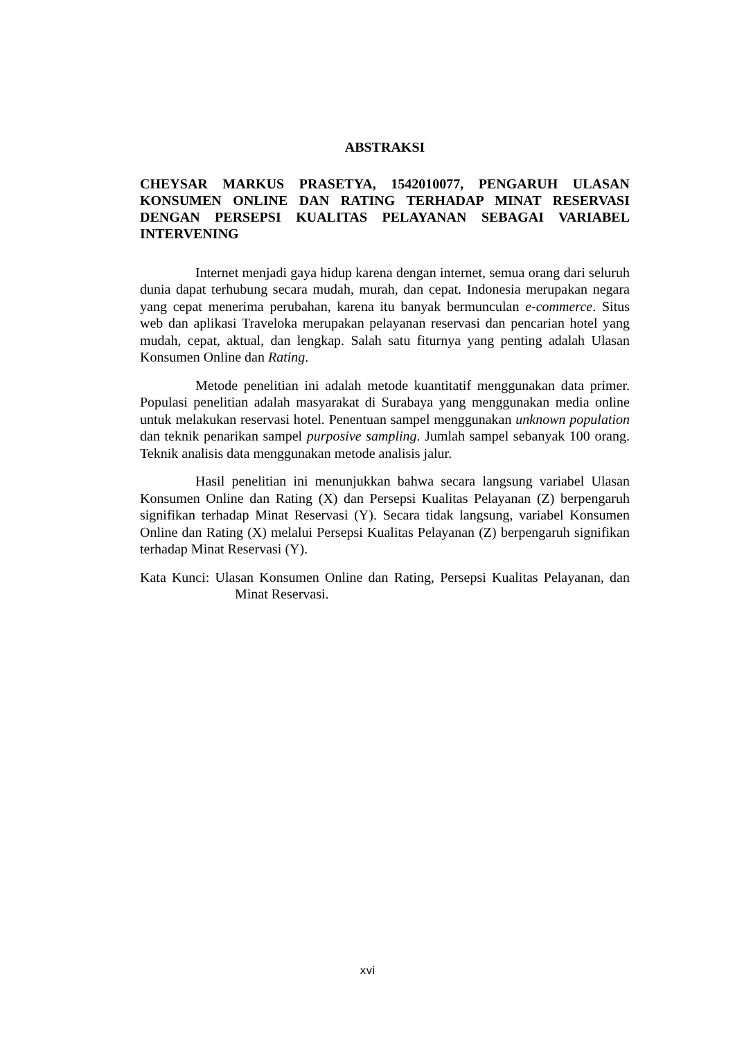ABSTRAKSI
CHEYSAR MARKUS PRASETYA, 1542010077, PENGARUH ULASAN KONSUMEN ONLINE DAN RATING TERHADAP MINAT RESERVASI DENGAN PERSEPSI KUALITAS PELAYANAN SEBAGAI VARIABEL INTERVENING
Internet menjadi gaya hidup karena dengan internet, semua orang dari seluruh dunia dapat terhubung secara mudah, murah, dan cepat. Indonesia merupakan negara yang cepat menerima perubahan, karena itu banyak bermunculan e-commerce. Situs web dan aplikasi Traveloka merupakan pelayanan reservasi dan pencarian hotel yang mudah, cepat, aktual, dan lengkap. Salah satu fiturnya yang penting adalah Ulasan Konsumen Online dan Rating.
Metode penelitian ini adalah metode kuantitatif menggunakan data primer. Populasi penelitian adalah masyarakat di Surabaya yang menggunakan media online untuk melakukan reservasi hotel. Penentuan sampel menggunakan unknown population dan teknik penarikan sampel purposive sampling. Jumlah sampel sebanyak 100 orang. Teknik analisis data menggunakan metode analisis jalur.
Hasil penelitian ini menunjukkan bahwa secara langsung variabel Ulasan Konsumen Online dan Rating (X) dan Persepsi Kualitas Pelayanan (Z) berpengaruh signifikan terhadap Minat Reservasi (Y). Secara tidak langsung, variabel Konsumen Online dan Rating (X) melalui Persepsi Kualitas Pelayanan (Z) berpengaruh signifikan terhadap Minat Reservasi (Y).
Kata Kunci: Ulasan Konsumen Online dan Rating, Persepsi Kualitas Pelayanan, dan Minat Reservasi.
xvi